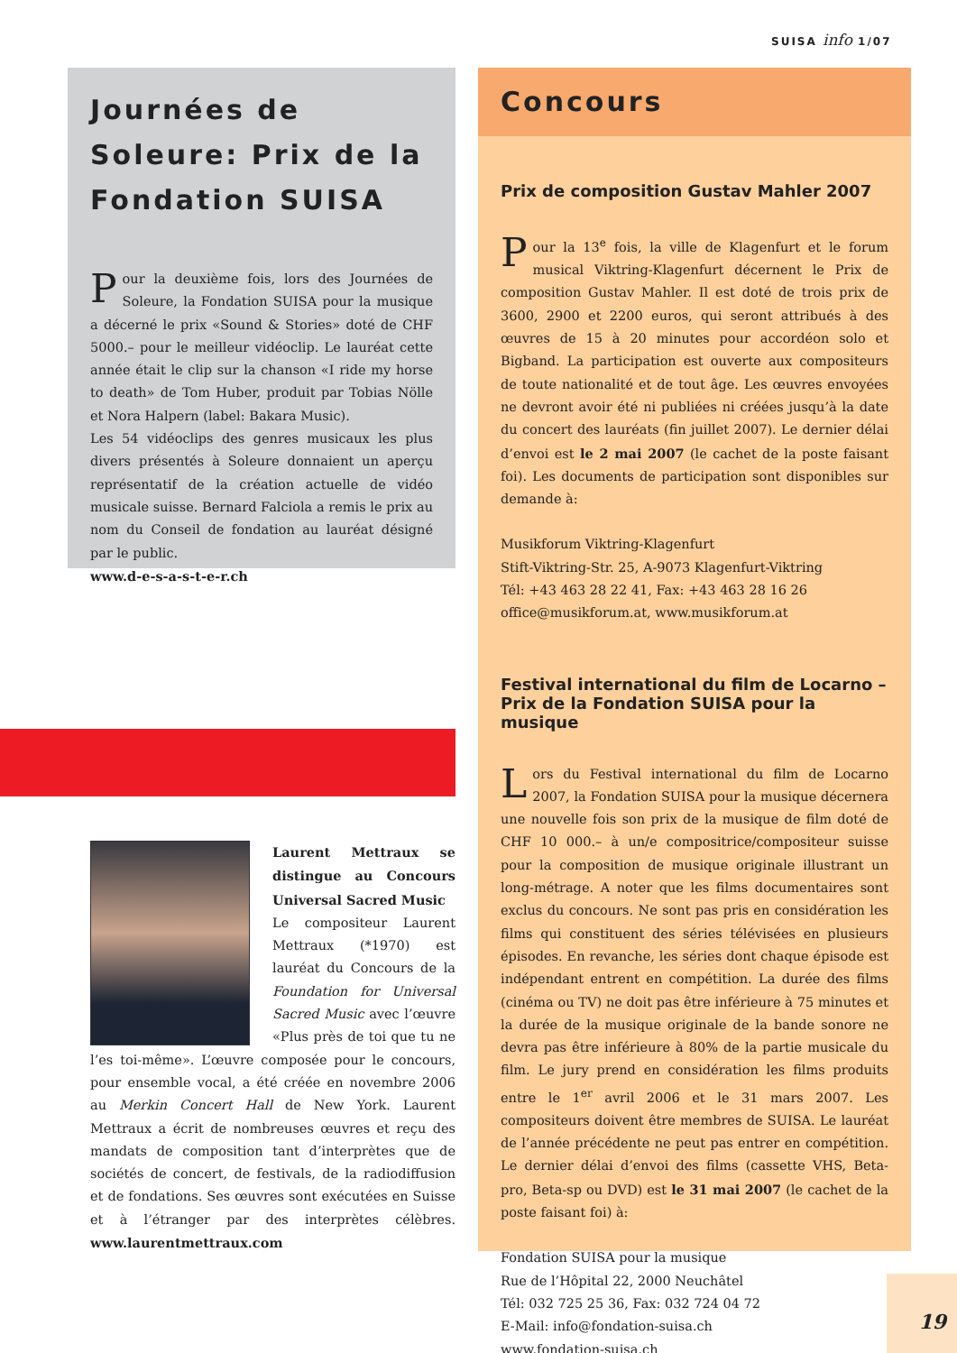SUISA info 1/07
Journées de Soleure: Prix de la Fondation SUISA
Pour la deuxième fois, lors des Journées de Soleure, la Fondation SUISA pour la musique a décerné le prix «Sound & Stories» doté de CHF 5000.– pour le meilleur vidéoclip. Le lauréat cette année était le clip sur la chanson «I ride my horse to death» de Tom Huber, produit par Tobias Nölle et Nora Halpern (label: Bakara Music).
Les 54 vidéoclips des genres musicaux les plus divers présentés à Soleure donnaient un aperçu représentatif de la création actuelle de vidéo musicale suisse. Bernard Falciola a remis le prix au nom du Conseil de fondation au lauréat désigné par le public.
www.d-e-s-a-s-t-e-r.ch
Laurent Mettraux se distingue au Concours Universal Sacred Music
Le compositeur Laurent Mettraux (*1970) est lauréat du Concours de la Foundation for Universal Sacred Music avec l’œuvre «Plus près de toi que tu ne l’es toi-même». L’œuvre composée pour le concours, pour ensemble vocal, a été créée en novembre 2006 au Merkin Concert Hall de New York. Laurent Mettraux a écrit de nombreuses œuvres et reçu des mandats de composition tant d’interprètes que de sociétés de concert, de festivals, de la radiodiffusion et de fondations. Ses œuvres sont exécutées en Suisse et à l’étranger par des interprètes célèbres. www.laurentmettraux.com
Concours
Prix de composition Gustav Mahler 2007
Pour la 13<sup>e</sup> fois, la ville de Klagenfurt et le forum musical Viktring-Klagenfurt décernent le Prix de composition Gustav Mahler. Il est doté de trois prix de 3600, 2900 et 2200 euros, qui seront attribués à des œuvres de 15 à 20 minutes pour accordéon solo et Bigband. La participation est ouverte aux compositeurs de toute nationalité et de tout âge. Les œuvres envoyées ne devront avoir été ni publiées ni créées jusqu’à la date du concert des lauréats (fin juillet 2007). Le dernier délai d’envoi est le 2 mai 2007 (le cachet de la poste faisant foi). Les documents de participation sont disponibles sur demande à:
Musikforum Viktring-Klagenfurt
Stift-Viktring-Str. 25, A-9073 Klagenfurt-Viktring
Tél: +43 463 28 22 41, Fax: +43 463 28 16 26
office@musikforum.at, www.musikforum.at
Festival international du film de Locarno – Prix de la Fondation SUISA pour la musique
Lors du Festival international du film de Locarno 2007, la Fondation SUISA pour la musique décernera une nouvelle fois son prix de la musique de film doté de CHF 10 000.– à un/e compositrice/compositeur suisse pour la composition de musique originale illustrant un long-métrage. A noter que les films documentaires sont exclus du concours. Ne sont pas pris en considération les films qui constituent des séries télévisées en plusieurs épisodes. En revanche, les séries dont chaque épisode est indépendant entrent en compétition. La durée des films (cinéma ou TV) ne doit pas être inférieure à 75 minutes et la durée de la musique originale de la bande sonore ne devra pas être inférieure à 80% de la partie musicale du film. Le jury prend en considération les films produits entre le 1<sup>er</sup> avril 2006 et le 31 mars 2007. Les compositeurs doivent être membres de SUISA. Le lauréat de l’année précédente ne peut pas entrer en compétition. Le dernier délai d’envoi des films (cassette VHS, Beta-pro, Beta-sp ou DVD) est le 31 mai 2007 (le cachet de la poste faisant foi) à:
Fondation SUISA pour la musique
Rue de l’Hôpital 22, 2000 Neuchâtel
Tél: 032 725 25 36, Fax: 032 724 04 72
E-Mail: info@fondation-suisa.ch
www.fondation-suisa.ch
19